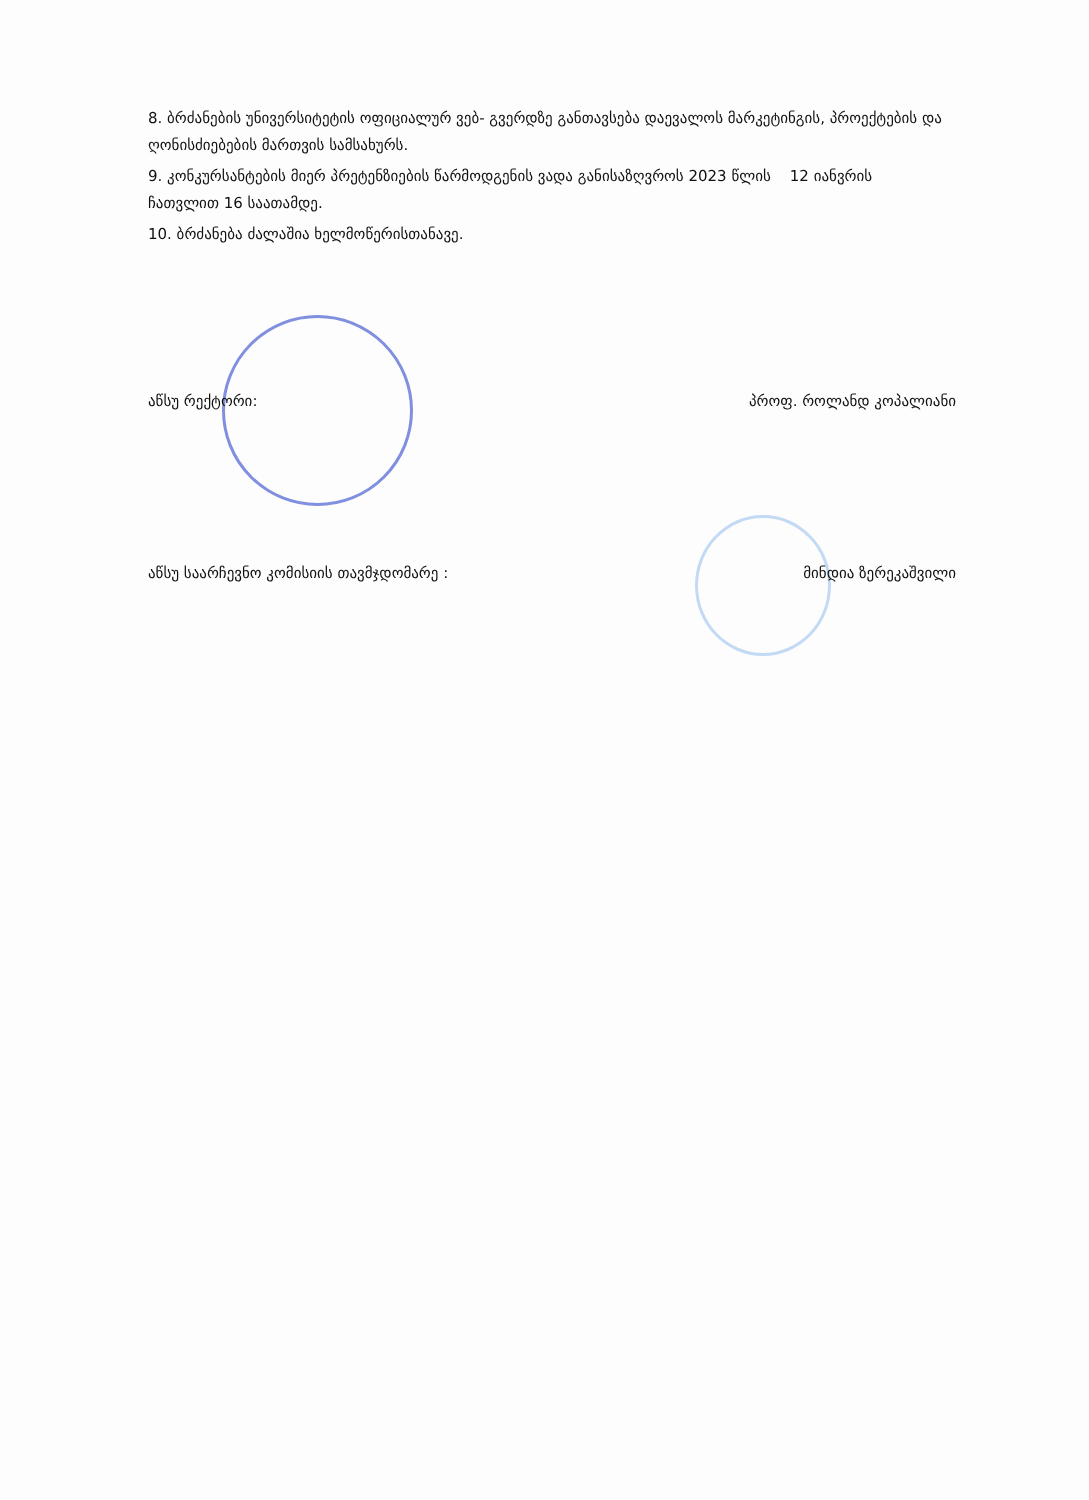8. ბრძანების უნივერსიტეტის ოფიციალურ ვებ- გვერდზე განთავსება დაევალოს მარკეტინგის, პროექტების და ღონისძიებების მართვის სამსახურს.
9. კონკურსანტების მიერ პრეტენზიების წარმოდგენის ვადა განისაზღვროს 2023 წლის 12 იანვრის ჩათვლით 16 საათამდე.
10. ბრძანება ძალაშია ხელმოწერისთანავე.
აწსუ რექტორი: პროფ. როლანდ კოპალიანი
აწსუ საარჩევნო კომისიის თავმჯდომარე : მინდია ზერეკაშვილი